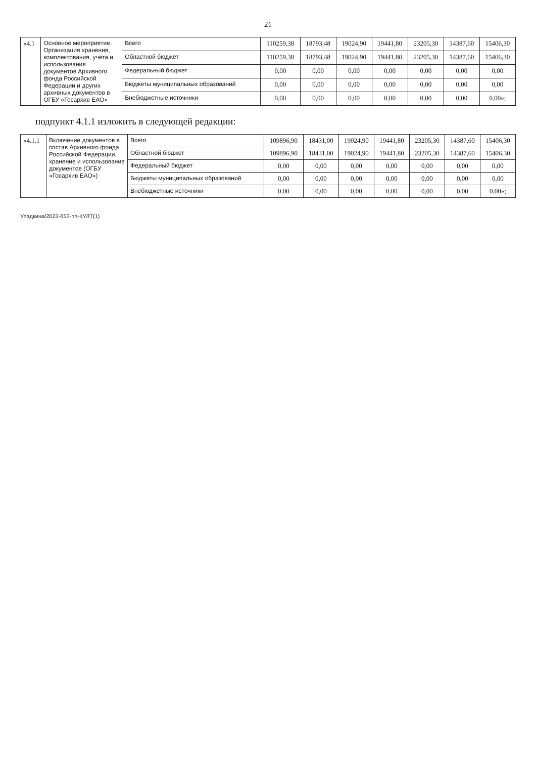21
| «4.1 | Основное мероприятие. Организация хранения, комплектования, учета и использования документов Архивного фонда Российской Федерации и других архивных документов в ОГБУ «Госархив ЕАО» | Всего | 110259,38 | 18793,48 | 19024,90 | 19441,80 | 23205,30 | 14387,60 | 15406,30 |
| | | Областной бюджет | 110259,38 | 18793,48 | 19024,90 | 19441,80 | 23205,30 | 14387,60 | 15406,30 |
| | | Федеральный бюджет | 0,00 | 0,00 | 0,00 | 0,00 | 0,00 | 0,00 | 0,00 |
| | | Бюджеты муниципальных образований | 0,00 | 0,00 | 0,00 | 0,00 | 0,00 | 0,00 | 0,00 |
| | | Внебюджетные источники | 0,00 | 0,00 | 0,00 | 0,00 | 0,00 | 0,00 | 0,00»; |
подпункт 4.1.1 изложить в следующей редакции:
| «4.1.1 | Включение документов в состав Архивного фонда Российской Федерации, хранение и использование документов (ОГБУ «Госархив ЕАО») | Всего | 109896,90 | 18431,00 | 19024,90 | 19441,80 | 23205,30 | 14387,60 | 15406,30 |
| | | Областной бюджет | 109896,90 | 18431,00 | 19024,90 | 19441,80 | 23205,30 | 14387,60 | 15406,30 |
| | | Федеральный бюджет | 0,00 | 0,00 | 0,00 | 0,00 | 0,00 | 0,00 | 0,00 |
| | | Бюджеты муниципальных образований | 0,00 | 0,00 | 0,00 | 0,00 | 0,00 | 0,00 | 0,00 |
| | | Внебюджетные источники | 0,00 | 0,00 | 0,00 | 0,00 | 0,00 | 0,00 | 0,00»; |
Упадкина/2023-653-пп-КУЛТ(1)